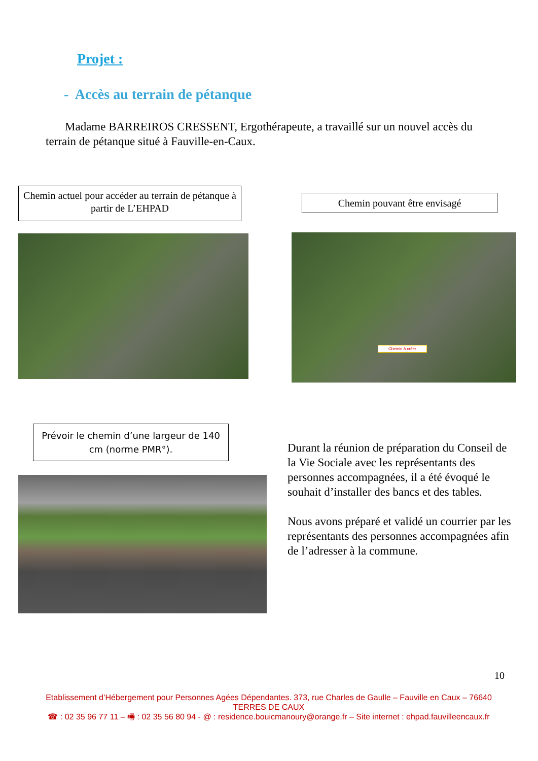Projet :
- Accès au terrain de pétanque
Madame BARREIROS CRESSENT, Ergothérapeute, a travaillé sur un nouvel accès du terrain de pétanque situé à Fauville-en-Caux.
Chemin actuel pour accéder au terrain de pétanque à partir de L’EHPAD
Chemin pouvant être envisagé
Chemin à créer
Prévoir le chemin d’une largeur de 140 cm (norme PMR°).
Durant la réunion de préparation du Conseil de la Vie Sociale avec les représentants des personnes accompagnées, il a été évoqué le souhait d’installer des bancs et des tables.
Nous avons préparé et validé un courrier par les représentants des personnes accompagnées afin de l’adresser à la commune.
10
Etablissement d’Hébergement pour Personnes Agées Dépendantes. 373, rue Charles de Gaulle – Fauville en Caux – 76640 TERRES DE CAUX
☎ : 02 35 96 77 11 – 🖷 : 02 35 56 80 94 - @ : residence.bouicmanoury@orange.fr – Site internet : ehpad.fauvilleencaux.fr